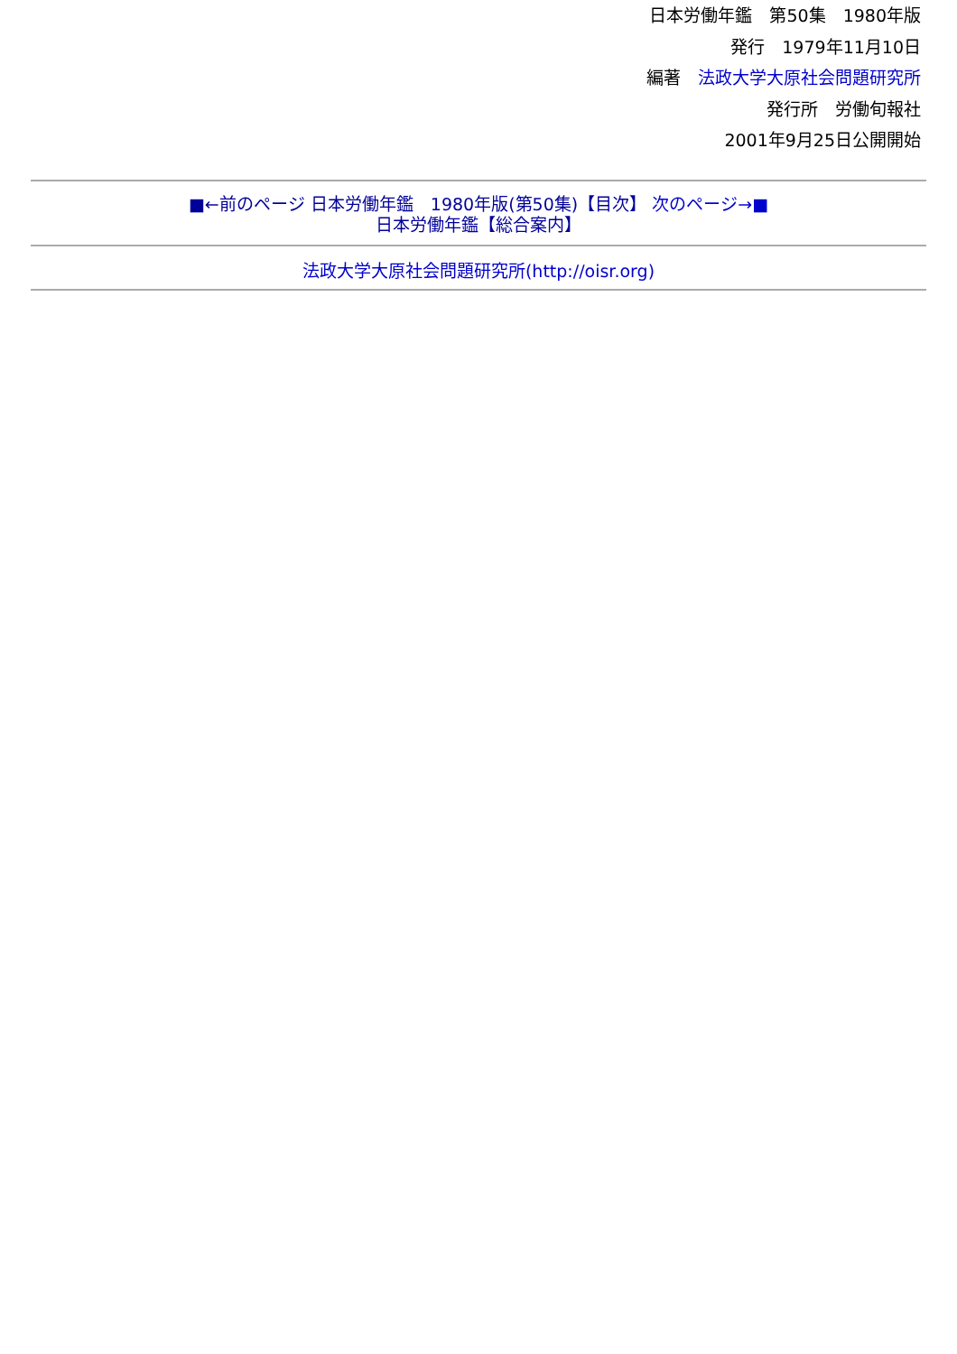日本労働年鑑　第50集　1980年版
発行　1979年11月10日
編著　法政大学大原社会問題研究所
発行所　労働旬報社
2001年9月25日公開開始
■←前のページ 日本労働年鑑　1980年版(第50集)【目次】 次のページ→■
日本労働年鑑【総合案内】
法政大学大原社会問題研究所(http://oisr.org)